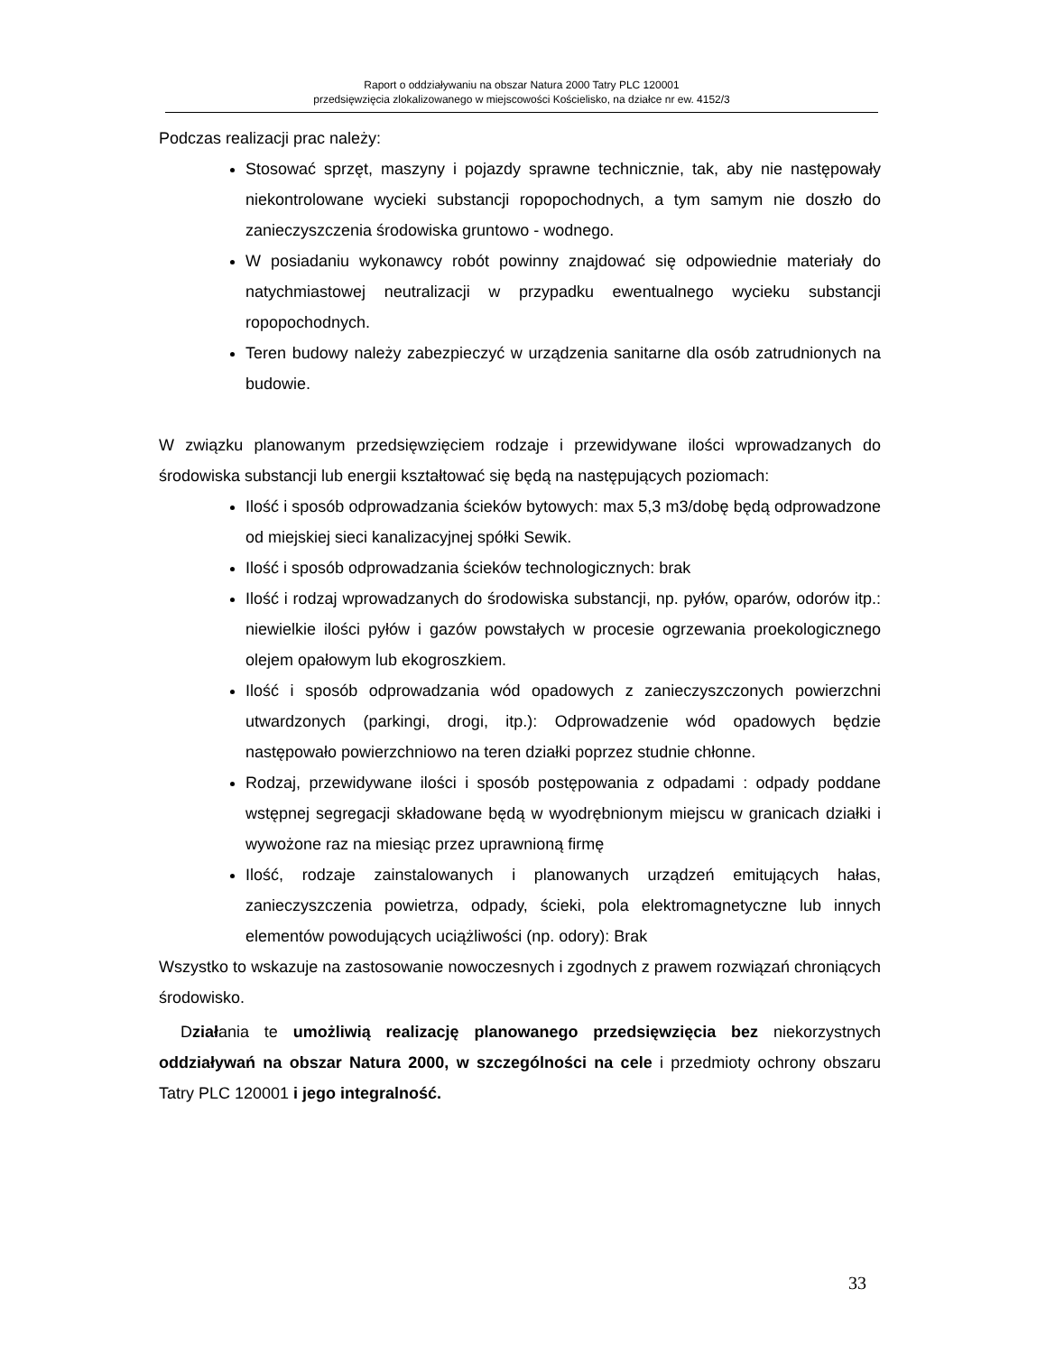Raport o oddziaływaniu na obszar Natura 2000 Tatry PLC 120001
przedsięwzięcia zlokalizowanego w miejscowości Kościelisko, na działce nr ew. 4152/3
Podczas realizacji prac należy:
Stosować sprzęt, maszyny i pojazdy sprawne technicznie, tak, aby nie następowały niekontrolowane wycieki substancji ropopochodnych, a tym samym nie doszło do zanieczyszczenia środowiska gruntowo - wodnego.
W posiadaniu wykonawcy robót powinny znajdować się odpowiednie materiały do natychmiastowej neutralizacji w przypadku ewentualnego wycieku substancji ropopochodnych.
Teren budowy należy zabezpieczyć w urządzenia sanitarne dla osób zatrudnionych na budowie.
W związku planowanym przedsięwzięciem rodzaje i przewidywane ilości wprowadzanych do środowiska substancji lub energii kształtować się będą na następujących poziomach:
Ilość i sposób odprowadzania ścieków bytowych: max 5,3 m3/dobę będą odprowadzone od miejskiej sieci kanalizacyjnej spółki Sewik.
Ilość i sposób odprowadzania ścieków technologicznych: brak
Ilość i rodzaj wprowadzanych do środowiska substancji, np. pyłów, oparów, odorów itp.: niewielkie ilości pyłów i gazów powstałych w procesie ogrzewania proekologicznego olejem opałowym lub ekogroszkiem.
Ilość i sposób odprowadzania wód opadowych z zanieczyszczonych powierzchni utwardzonych (parkingi, drogi, itp.): Odprowadzenie wód opadowych będzie następowało powierzchniowo na teren działki poprzez studnie chłonne.
Rodzaj, przewidywane ilości i sposób postępowania z odpadami : odpady poddane wstępnej segregacji składowane będą w wyodrębnionym miejscu w granicach działki i wywożone raz na miesiąc przez uprawnioną firmę
Ilość, rodzaje zainstalowanych i planowanych urządzeń emitujących hałas, zanieczyszczenia powietrza, odpady, ścieki, pola elektromagnetyczne lub innych elementów powodujących uciążliwości (np. odory): Brak
Wszystko to wskazuje na zastosowanie nowoczesnych i zgodnych z prawem rozwiązań chroniących środowisko.
Działania te umożliwią realizację planowanego przedsięwzięcia bez niekorzystnych oddziaływań na obszar Natura 2000, w szczególności na cele i przedmioty ochrony obszaru Tatry PLC 120001 i jego integralność.
33